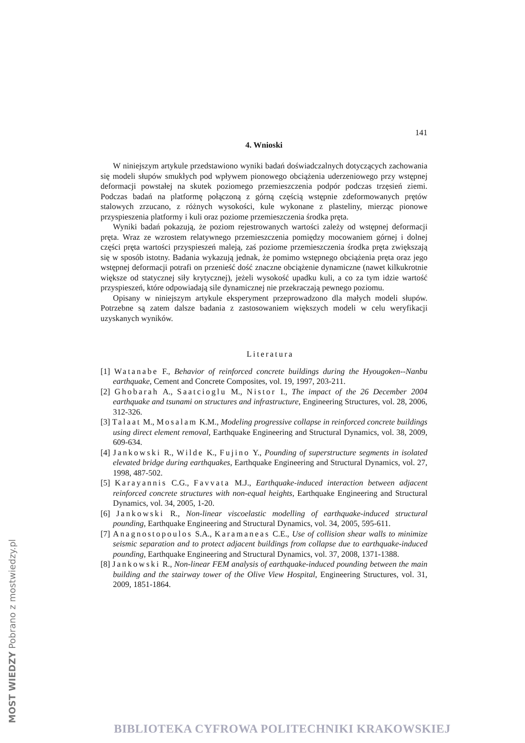141
4. Wnioski
W niniejszym artykule przedstawiono wyniki badań doświadczalnych dotyczących zachowania się modeli słupów smukłych pod wpływem pionowego obciążenia uderzeniowego przy wstępnej deformacji powstałej na skutek poziomego przemieszczenia podpór podczas trzęsień ziemi. Podczas badań na platformę połączoną z górną częścią wstępnie zdeformowanych prętów stalowych zrzucano, z różnych wysokości, kule wykonane z plasteliny, mierząc pionowe przyspieszenia platformy i kuli oraz poziome przemieszczenia środka pręta.
Wyniki badań pokazują, że poziom rejestrowanych wartości zależy od wstępnej deformacji pręta. Wraz ze wzrostem relatywnego przemieszczenia pomiędzy mocowaniem górnej i dolnej części pręta wartości przyspieszeń maleją, zaś poziome przemieszczenia środka pręta zwiększają się w sposób istotny. Badania wykazują jednak, że pomimo wstępnego obciążenia pręta oraz jego wstępnej deformacji potrafi on przenieść dość znaczne obciążenie dynamiczne (nawet kilkukrotnie większe od statycznej siły krytycznej), jeżeli wysokość upadku kuli, a co za tym idzie wartość przyspieszeń, które odpowiadają sile dynamicznej nie przekraczają pewnego poziomu.
Opisany w niniejszym artykule eksperyment przeprowadzono dla małych modeli słupów. Potrzebne są zatem dalsze badania z zastosowaniem większych modeli w celu weryfikacji uzyskanych wyników.
Literatura
[1] Watanabe F., Behavior of reinforced concrete buildings during the Hyougoken--Nanbu earthquake, Cement and Concrete Composites, vol. 19, 1997, 203-211.
[2] Ghobarah A., Saatcioglu M., Nistor I., The impact of the 26 December 2004 earthquake and tsunami on structures and infrastructure, Engineering Structures, vol. 28, 2006, 312-326.
[3] Talaat M., Mosalam K.M., Modeling progressive collapse in reinforced concrete buildings using direct element removal, Earthquake Engineering and Structural Dynamics, vol. 38, 2009, 609-634.
[4] Jankowski R., Wilde K., Fujino Y., Pounding of superstructure segments in isolated elevated bridge during earthquakes, Earthquake Engineering and Structural Dynamics, vol. 27, 1998, 487-502.
[5] Karayannis C.G., Favvata M.J., Earthquake-induced interaction between adjacent reinforced concrete structures with non-equal heights, Earthquake Engineering and Structural Dynamics, vol. 34, 2005, 1-20.
[6] Jankowski R., Non-linear viscoelastic modelling of earthquake-induced structural pounding, Earthquake Engineering and Structural Dynamics, vol. 34, 2005, 595-611.
[7] Anagnostopoulos S.A., Karamaneas C.E., Use of collision shear walls to minimize seismic separation and to protect adjacent buildings from collapse due to earthquake-induced pounding, Earthquake Engineering and Structural Dynamics, vol. 37, 2008, 1371-1388.
[8] Jankowski R., Non-linear FEM analysis of earthquake-induced pounding between the main building and the stairway tower of the Olive View Hospital, Engineering Structures, vol. 31, 2009, 1851-1864.
MOST WIEDZY Pobrano z mostwiedzy.pl
BIBLIOTEKA CYFROWA POLITECHNIKI KRAKOWSKIEJ